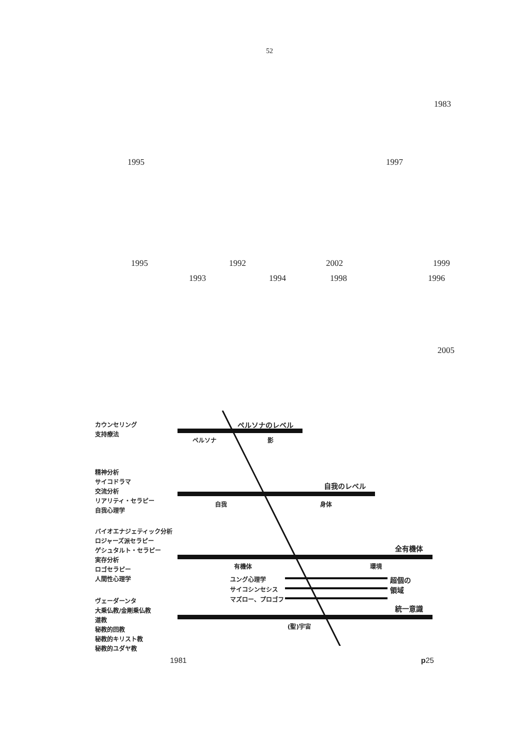52
1983
1995 1997
1995 1992 2002 1999
1993 1994 1998 1996
2005
カウンセリング
支持療法
ペルソナのレベル
ペルソナ 影
精神分析
サイコドラマ
交流分析
リアリティ・セラピー
自我心理学
自我のレベル
自我 身体
バイオエナジェティック分析
ロジャーズ派セラピー
ゲシュタルト・セラピー
実存分析
ロゴセラピー
人間性心理学
全有機体
有機体 環境
ユング心理学
サイコシンセシス
マズロー、プロゴフ
超個の
領域
ヴェーダーンタ
大乗仏教/金剛乗仏教
道教
秘教的回教
秘教的キリスト教
秘教的ユダヤ教
統一意識
(聖)宇宙
1981 p25